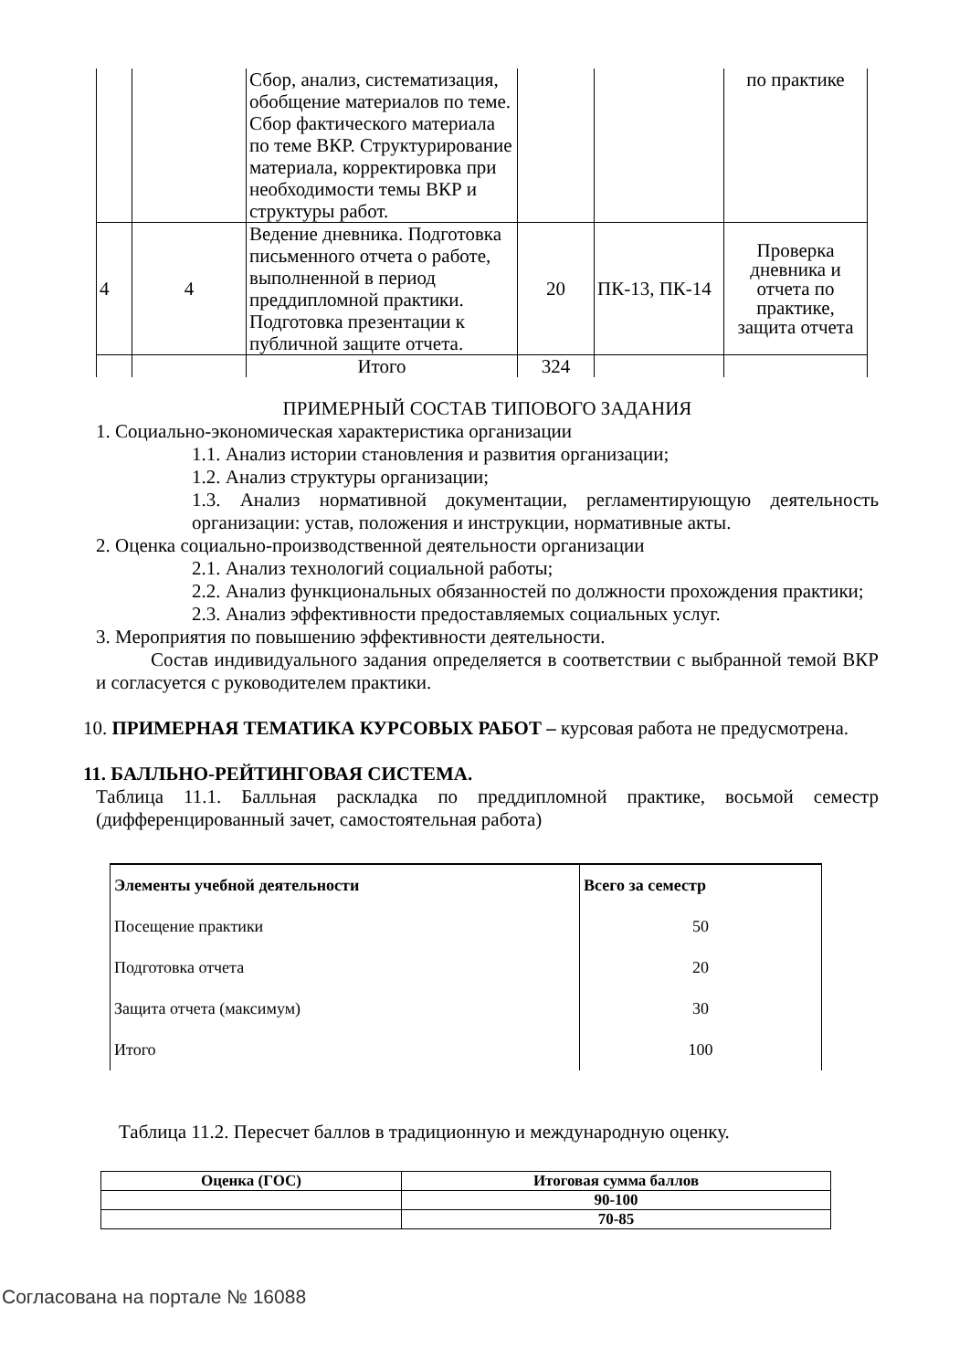| | | Сбор, анализ, систематизация, обобщение материалов по теме. Сбор фактического материала по теме ВКР. Структурирование материала, корректировка при необходимости темы ВКР и структуры работ. | | | по практике |
| 4 | 4 | Ведение дневника. Подготовка письменного отчета о работе, выполненной в период преддипломной практики. Подготовка презентации к публичной защите отчета. | 20 | ПК-13, ПК-14 | Проверка дневника и отчета по практике, защита отчета |
| | | Итого | 324 | | |
ПРИМЕРНЫЙ СОСТАВ ТИПОВОГО ЗАДАНИЯ
1. Социально-экономическая характеристика организации
1.1. Анализ истории становления и развития организации;
1.2. Анализ структуры организации;
1.3. Анализ нормативной документации, регламентирующую деятельность организации: устав, положения и инструкции, нормативные акты.
2. Оценка социально-производственной деятельности организации
2.1. Анализ технологий социальной работы;
2.2. Анализ функциональных обязанностей по должности прохождения практики;
2.3. Анализ эффективности предоставляемых социальных услуг.
3. Мероприятия по повышению эффективности деятельности.
Состав индивидуального задания определяется в соответствии с выбранной темой ВКР и согласуется с руководителем практики.
10. ПРИМЕРНАЯ ТЕМАТИКА КУРСОВЫХ РАБОТ – курсовая работа не предусмотрена.
11. БАЛЛЬНО-РЕЙТИНГОВАЯ СИСТЕМА.
Таблица 11.1. Балльная раскладка по преддипломной практике, восьмой семестр (дифференцированный зачет, самостоятельная работа)
| Элементы учебной деятельности | Всего за семестр |
| --- | --- |
| Посещение практики | 50 |
| Подготовка отчета | 20 |
| Защита отчета (максимум) | 30 |
| Итого | 100 |
Таблица 11.2. Пересчет баллов в традиционную и международную оценку.
| Оценка (ГОС) | Итоговая сумма баллов |
| --- | --- |
| | 90-100 |
| | 70-85 |
Согласована на портале № 16088